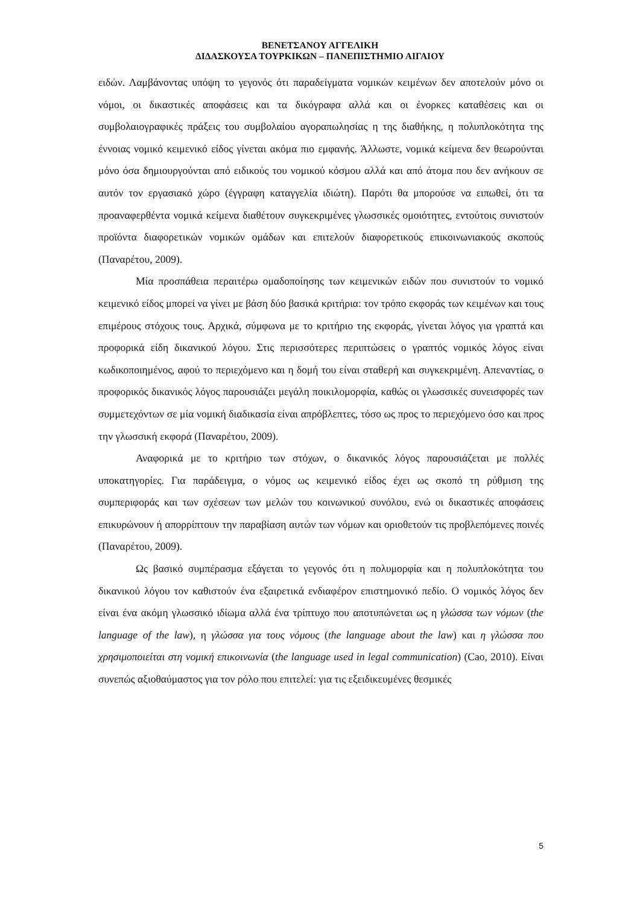ΒΕΝΕΤΣΑΝΟΥ ΑΓΓΕΛΙΚΗ
ΔΙΔΑΣΚΟΥΣΑ ΤΟΥΡΚΙΚΩΝ – ΠΑΝΕΠΙΣΤΗΜΙΟ ΑΙΓΑΙΟΥ
ειδών. Λαμβάνοντας υπόψη το γεγονός ότι παραδείγματα νομικών κειμένων δεν αποτελούν μόνο οι νόμοι, οι δικαστικές αποφάσεις και τα δικόγραφα αλλά και οι ένορκες καταθέσεις και οι συμβολαιογραφικές πράξεις του συμβολαίου αγοραπωλησίας η της διαθήκης, η πολυπλοκότητα της έννοιας νομικό κειμενικό είδος γίνεται ακόμα πιο εμφανής. Άλλωστε, νομικά κείμενα δεν θεωρούνται μόνο όσα δημιουργούνται από ειδικούς του νομικού κόσμου αλλά και από άτομα που δεν ανήκουν σε αυτόν τον εργασιακό χώρο (έγγραφη καταγγελία ιδιώτη). Παρότι θα μπορούσε να ειπωθεί, ότι τα προαναφερθέντα νομικά κείμενα διαθέτουν συγκεκριμένες γλωσσικές ομοιότητες, εντούτοις συνιστούν προϊόντα διαφορετικών νομικών ομάδων και επιτελούν διαφορετικούς επικοινωνιακούς σκοπούς (Παναρέτου, 2009).
Μία προσπάθεια περαιτέρω ομαδοποίησης των κειμενικών ειδών που συνιστούν το νομικό κειμενικό είδος μπορεί να γίνει με βάση δύο βασικά κριτήρια: τον τρόπο εκφοράς των κειμένων και τους επιμέρους στόχους τους. Αρχικά, σύμφωνα με το κριτήριο της εκφοράς, γίνεται λόγος για γραπτά και προφορικά είδη δικανικού λόγου. Στις περισσότερες περιπτώσεις ο γραπτός νομικός λόγος είναι κωδικοποιημένος, αφού το περιεχόμενο και η δομή του είναι σταθερή και συγκεκριμένη. Απεναντίας, ο προφορικός δικανικός λόγος παρουσιάζει μεγάλη ποικιλομορφία, καθώς οι γλωσσικές συνεισφορές των συμμετεχόντων σε μία νομική διαδικασία είναι απρόβλεπτες, τόσο ως προς το περιεχόμενο όσο και προς την γλωσσική εκφορά (Παναρέτου, 2009).
Αναφορικά με το κριτήριο των στόχων, ο δικανικός λόγος παρουσιάζεται με πολλές υποκατηγορίες. Για παράδειγμα, ο νόμος ως κειμενικό είδος έχει ως σκοπό τη ρύθμιση της συμπεριφοράς και των σχέσεων των μελών του κοινωνικού συνόλου, ενώ οι δικαστικές αποφάσεις επικυρώνουν ή απορρίπτουν την παραβίαση αυτών των νόμων και οριοθετούν τις προβλεπόμενες ποινές (Παναρέτου, 2009).
Ως βασικό συμπέρασμα εξάγεται το γεγονός ότι η πολυμορφία και η πολυπλοκότητα του δικανικού λόγου τον καθιστούν ένα εξαιρετικά ενδιαφέρον επιστημονικό πεδίο. Ο νομικός λόγος δεν είναι ένα ακόμη γλωσσικό ιδίωμα αλλά ένα τρίπτυχο που αποτυπώνεται ως η γλώσσα των νόμων (the language of the law), η γλώσσα για τους νόμους (the language about the law) και η γλώσσα που χρησιμοποιείται στη νομική επικοινωνία (the language used in legal communication) (Cao, 2010). Είναι συνεπώς αξιοθαύμαστος για τον ρόλο που επιτελεί: για τις εξειδικευμένες θεσμικές
5